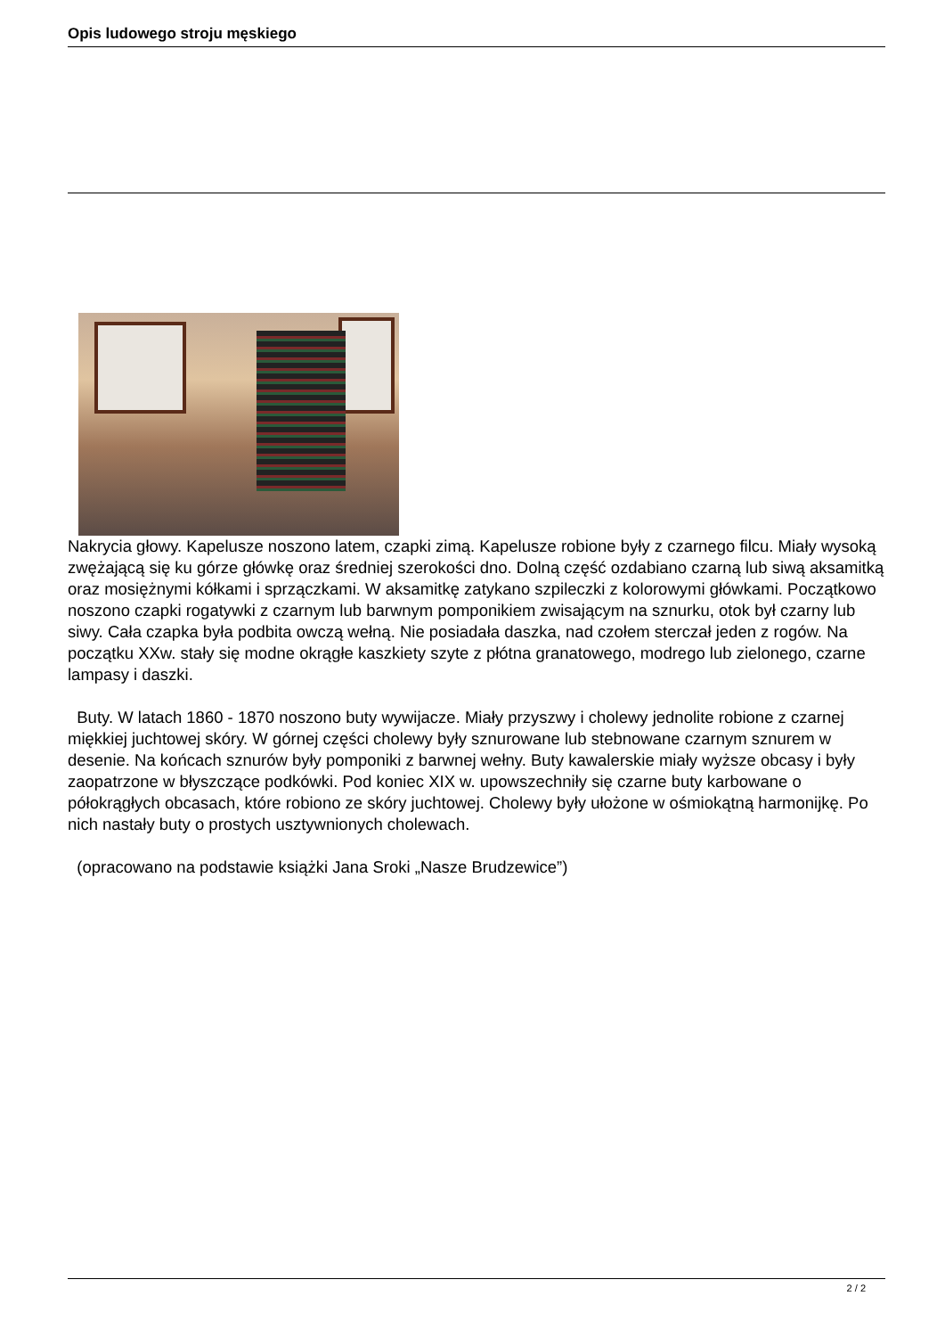Opis ludowego stroju męskiego
Nakrycia głowy. Kapelusze noszono latem, czapki zimą. Kapelusze robione były z czarnego filcu. Miały wysoką zwężającą się ku górze główkę oraz średniej szerokości dno. Dolną część ozdabiano czarną lub siwą aksamitką oraz mosiężnymi kółkami i sprzączkami. W aksamitkę zatykano szpileczki z kolorowymi główkami. Początkowo noszono czapki rogatywki z czarnym lub barwnym pomponikiem zwisającym na sznurku, otok był czarny lub siwy. Cała czapka była podbita owczą wełną. Nie posiadała daszka, nad czołem sterczał jeden z rogów. Na początku XXw. stały się modne okrągłe kaszkiety szyte z płótna granatowego, modrego lub zielonego, czarne lampasy i daszki.
Buty. W latach 1860 - 1870 noszono buty wywijacze. Miały przyszwy i cholewy jednolite robione z czarnej miękkiej juchtowej skóry. W górnej części cholewy były sznurowane lub stebnowane czarnym sznurem w desenie. Na końcach sznurów były pomponiki z barwnej wełny. Buty kawalerskie miały wyższe obcasy i były zaopatrzone w błyszczące podkówki. Pod koniec XIX w. upowszechniły się czarne buty karbowane o półokrągłych obcasach, które robiono ze skóry juchtowej. Cholewy były ułożone w ośmiokątną harmonijkę. Po nich nastały buty o prostych usztywnionych cholewach.
(opracowano na podstawie książki Jana Sroki „Nasze Brudzewice”)
2 / 2